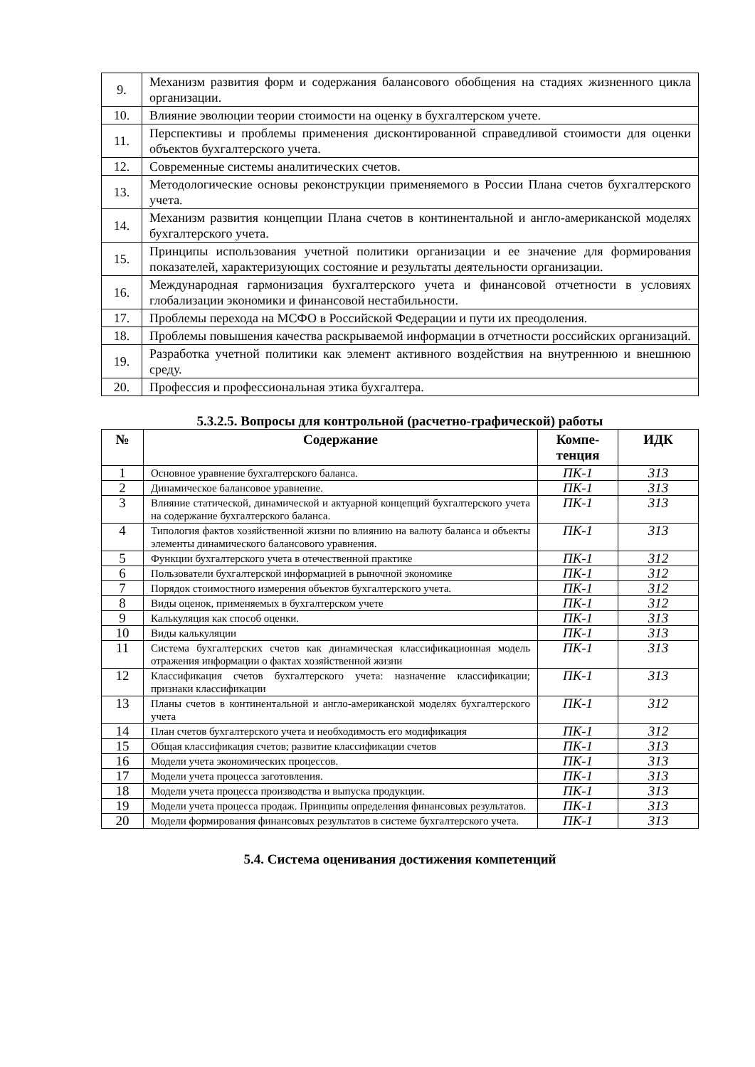| 9. | Механизм развития форм и содержания балансового обобщения на стадиях жизненного цикла организации. |
| 10. | Влияние эволюции теории стоимости на оценку в бухгалтерском учете. |
| 11. | Перспективы и проблемы применения дисконтированной справедливой стоимости для оценки объектов бухгалтерского учета. |
| 12. | Современные системы аналитических счетов. |
| 13. | Методологические основы реконструкции применяемого в России Плана счетов бухгалтерского учета. |
| 14. | Механизм развития концепции Плана счетов в континентальной и англо-американской моделях бухгалтерского учета. |
| 15. | Принципы использования учетной политики организации и ее значение для формирования показателей, характеризующих состояние и результаты деятельности организации. |
| 16. | Международная гармонизация бухгалтерского учета и финансовой отчетности в условиях глобализации экономики и финансовой нестабильности. |
| 17. | Проблемы перехода на МСФО в Российской Федерации и пути их преодоления. |
| 18. | Проблемы повышения качества раскрываемой информации в отчетности российских организаций. |
| 19. | Разработка учетной политики как элемент активного воздействия на внутреннюю и внешнюю среду. |
| 20. | Профессия и профессиональная этика бухгалтера. |
5.3.2.5. Вопросы для контрольной (расчетно-графической) работы
| № | Содержание | Компе- тенция | ИДК |
| --- | --- | --- | --- |
| 1 | Основное уравнение бухгалтерского баланса. | ПК-1 | 313 |
| 2 | Динамическое балансовое уравнение. | ПК-1 | 313 |
| 3 | Влияние статической, динамической и актуарной концепций бухгалтерского учета на содержание бухгалтерского баланса. | ПК-1 | 313 |
| 4 | Типология фактов хозяйственной жизни по влиянию на валюту баланса и объекты элементы динамического балансового уравнения. | ПК-1 | 313 |
| 5 | Функции бухгалтерского учета в отечественной практике | ПК-1 | 312 |
| 6 | Пользователи бухгалтерской информацией в рыночной экономике | ПК-1 | 312 |
| 7 | Порядок стоимостного измерения объектов бухгалтерского учета. | ПК-1 | 312 |
| 8 | Виды оценок, применяемых в бухгалтерском учете | ПК-1 | 312 |
| 9 | Калькуляция как способ оценки. | ПК-1 | 313 |
| 10 | Виды калькуляции | ПК-1 | 313 |
| 11 | Система бухгалтерских счетов как динамическая классификационная модель отражения информации о фактах хозяйственной жизни | ПК-1 | 313 |
| 12 | Классификация счетов бухгалтерского учета: назначение классификации; признаки классификации | ПК-1 | 313 |
| 13 | Планы счетов в континентальной и англо-американской моделях бухгалтерского учета | ПК-1 | 312 |
| 14 | План счетов бухгалтерского учета и необходимость его модификация | ПК-1 | 312 |
| 15 | Общая классификация счетов; развитие классификации счетов | ПК-1 | 313 |
| 16 | Модели учета экономических процессов. | ПК-1 | 313 |
| 17 | Модели учета процесса заготовления. | ПК-1 | 313 |
| 18 | Модели учета процесса производства и выпуска продукции. | ПК-1 | 313 |
| 19 | Модели учета процесса продаж. Принципы определения финансовых результатов. | ПК-1 | 313 |
| 20 | Модели формирования финансовых результатов в системе бухгалтерского учета. | ПК-1 | 313 |
5.4. Система оценивания достижения компетенций